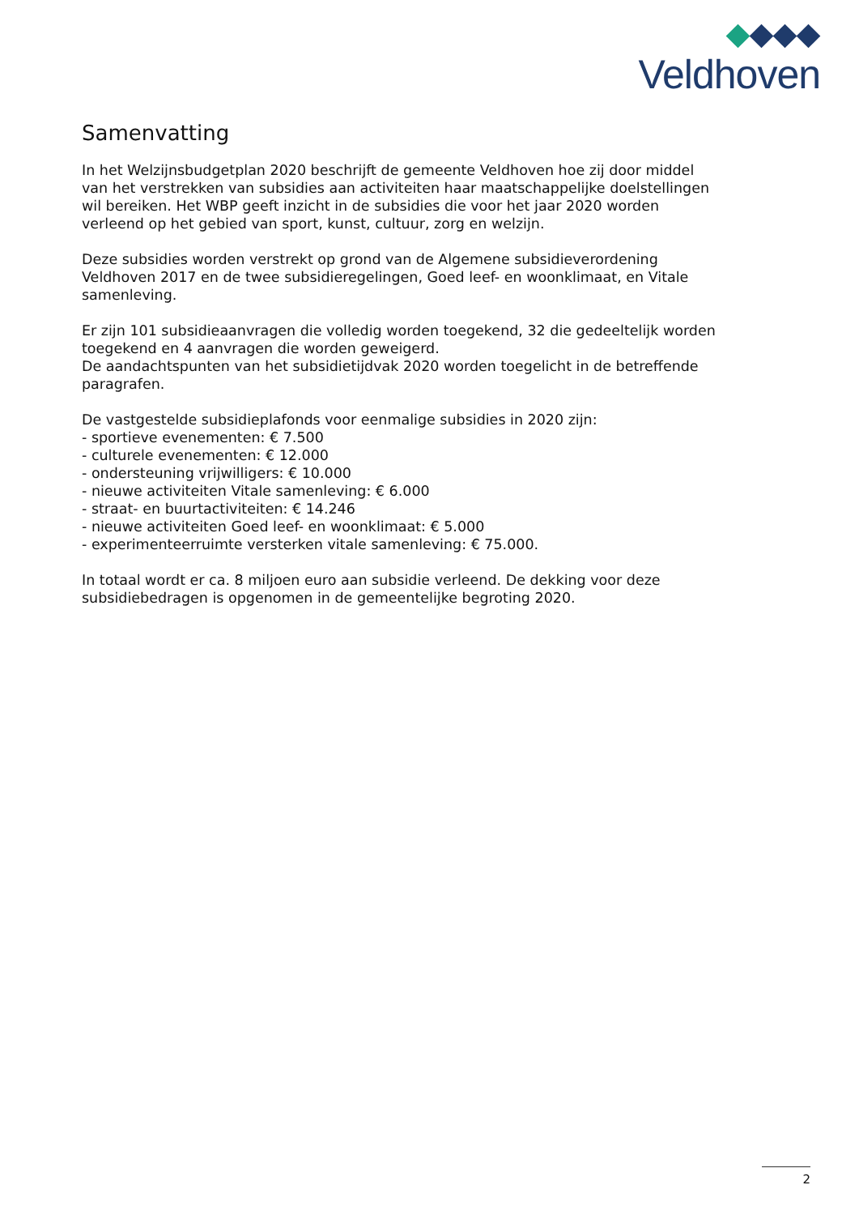Veldhoven
Samenvatting
In het Welzijnsbudgetplan 2020 beschrijft de gemeente Veldhoven hoe zij door middel van het verstrekken van subsidies aan activiteiten haar maatschappelijke doelstellingen wil bereiken. Het WBP geeft inzicht in de subsidies die voor het jaar 2020 worden verleend op het gebied van sport, kunst, cultuur, zorg en welzijn.
Deze subsidies worden verstrekt op grond van de Algemene subsidieverordening Veldhoven 2017 en de twee subsidieregelingen, Goed leef- en woonklimaat, en Vitale samenleving.
Er zijn 101 subsidieaanvragen die volledig worden toegekend, 32 die gedeeltelijk worden toegekend en 4 aanvragen die worden geweigerd.
De aandachtspunten van het subsidietijdvak 2020 worden toegelicht in de betreffende paragrafen.
De vastgestelde subsidieplafonds voor eenmalige subsidies in 2020 zijn:
- sportieve evenementen: € 7.500
- culturele evenementen: € 12.000
- ondersteuning vrijwilligers: € 10.000
- nieuwe activiteiten Vitale samenleving: € 6.000
- straat- en buurtactiviteiten: € 14.246
- nieuwe activiteiten Goed leef- en woonklimaat: € 5.000
- experimenteerruimte versterken vitale samenleving: € 75.000.
In totaal wordt er ca. 8 miljoen euro aan subsidie verleend. De dekking voor deze subsidiebedragen is opgenomen in de gemeentelijke begroting 2020.
2